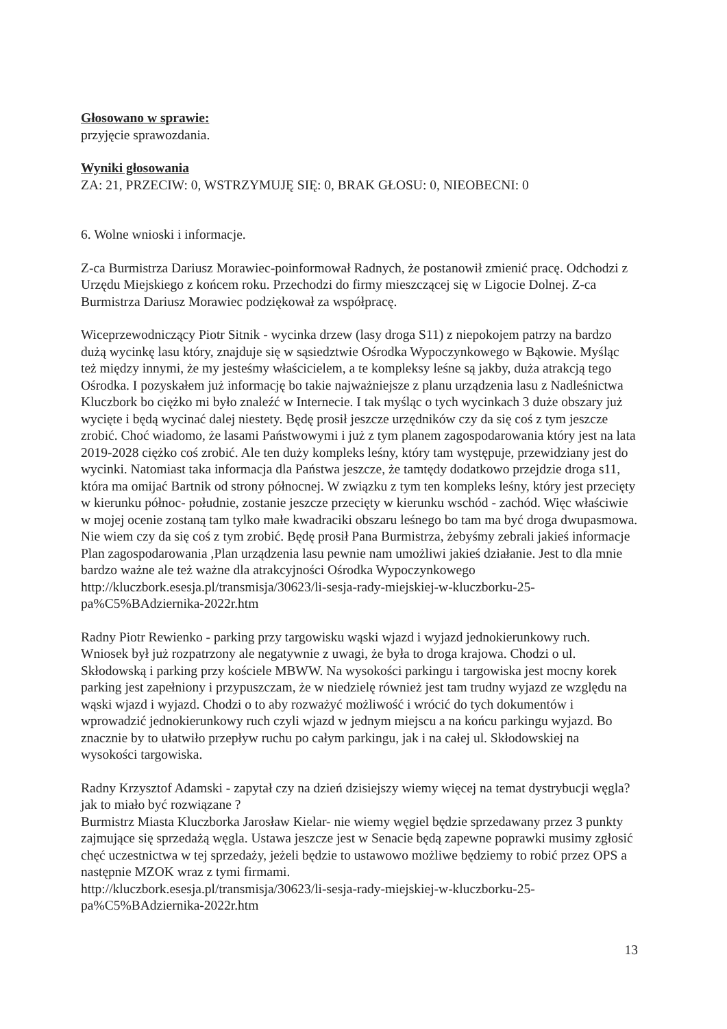Głosowano w sprawie:
przyjęcie sprawozdania.
Wyniki głosowania
ZA: 21, PRZECIW: 0, WSTRZYMUJĘ SIĘ: 0, BRAK GŁOSU: 0, NIEOBECNI: 0
6. Wolne wnioski i informacje.
Z-ca Burmistrza Dariusz Morawiec-poinformował Radnych, że postanowił zmienić pracę. Odchodzi z Urzędu Miejskiego z końcem roku. Przechodzi do firmy mieszczącej się w Ligocie Dolnej. Z-ca Burmistrza Dariusz Morawiec podziękował za współpracę.
Wiceprzewodniczący Piotr Sitnik - wycinka drzew (lasy droga S11) z niepokojem patrzy na bardzo dużą wycinkę lasu który, znajduje się w sąsiedztwie Ośrodka Wypoczynkowego w Bąkowie. Myśląc też między innymi, że my jesteśmy właścicielem, a te kompleksy leśne są jakby, duża atrakcją tego Ośrodka. I pozyskałem już informację bo takie najważniejsze z planu urządzenia lasu z Nadleśnictwa Kluczbork bo ciężko mi było znaleźć w Internecie. I tak myśląc o tych wycinkach 3 duże obszary już wycięte i będą wycinać dalej niestety. Będę prosił jeszcze urzędników czy da się coś z tym jeszcze zrobić. Choć wiadomo, że lasami Państwowymi i już z tym planem zagospodarowania który jest na lata 2019-2028 ciężko coś zrobić. Ale ten duży kompleks leśny, który tam występuje, przewidziany jest do wycinki. Natomiast taka informacja dla Państwa jeszcze, że tamtędy dodatkowo przejdzie droga s11, która ma omijać Bartnik od strony północnej. W związku z tym ten kompleks leśny, który jest przecięty w kierunku północ- południe, zostanie jeszcze przecięty w kierunku wschód - zachód. Więc właściwie w mojej ocenie zostaną tam tylko małe kwadraciki obszaru leśnego bo tam ma być droga dwupasmowa. Nie wiem czy da się coś z tym zrobić. Będę prosił Pana Burmistrza, żebyśmy zebrali jakieś informacje Plan zagospodarowania ,Plan urządzenia lasu pewnie nam umożliwi jakieś działanie. Jest to dla mnie bardzo ważne ale też ważne dla atrakcyjności Ośrodka Wypoczynkowego http://kluczbork.esesja.pl/transmisja/30623/li-sesja-rady-miejskiej-w-kluczborku-25-pa%C5%BAdziernika-2022r.htm
Radny Piotr Rewienko - parking przy targowisku wąski wjazd i wyjazd jednokierunkowy ruch. Wniosek był już rozpatrzony ale negatywnie z uwagi, że była to droga krajowa. Chodzi o ul. Skłodowską i parking przy kościele MBWW. Na wysokości parkingu i targowiska jest mocny korek parking jest zapełniony i przypuszczam, że w niedzielę również jest tam trudny wyjazd ze względu na wąski wjazd i wyjazd. Chodzi o to aby rozważyć możliwość i wrócić do tych dokumentów i wprowadzić jednokierunkowy ruch czyli wjazd w jednym miejscu a na końcu parkingu wyjazd. Bo znacznie by to ułatwiło przepływ ruchu po całym parkingu, jak i na całej ul. Skłodowskiej na wysokości targowiska.
Radny Krzysztof Adamski - zapytał czy na dzień dzisiejszy wiemy więcej na temat dystrybucji węgla? jak to miało być rozwiązane ?
Burmistrz Miasta Kluczborka Jarosław Kielar- nie wiemy węgiel będzie sprzedawany przez 3 punkty zajmujące się sprzedażą węgla. Ustawa jeszcze jest w Senacie będą zapewne poprawki musimy zgłosić chęć uczestnictwa w tej sprzedaży, jeżeli będzie to ustawowo możliwe będziemy to robić przez OPS a następnie MZOK wraz z tymi firmami.
http://kluczbork.esesja.pl/transmisja/30623/li-sesja-rady-miejskiej-w-kluczborku-25-pa%C5%BAdziernika-2022r.htm
13